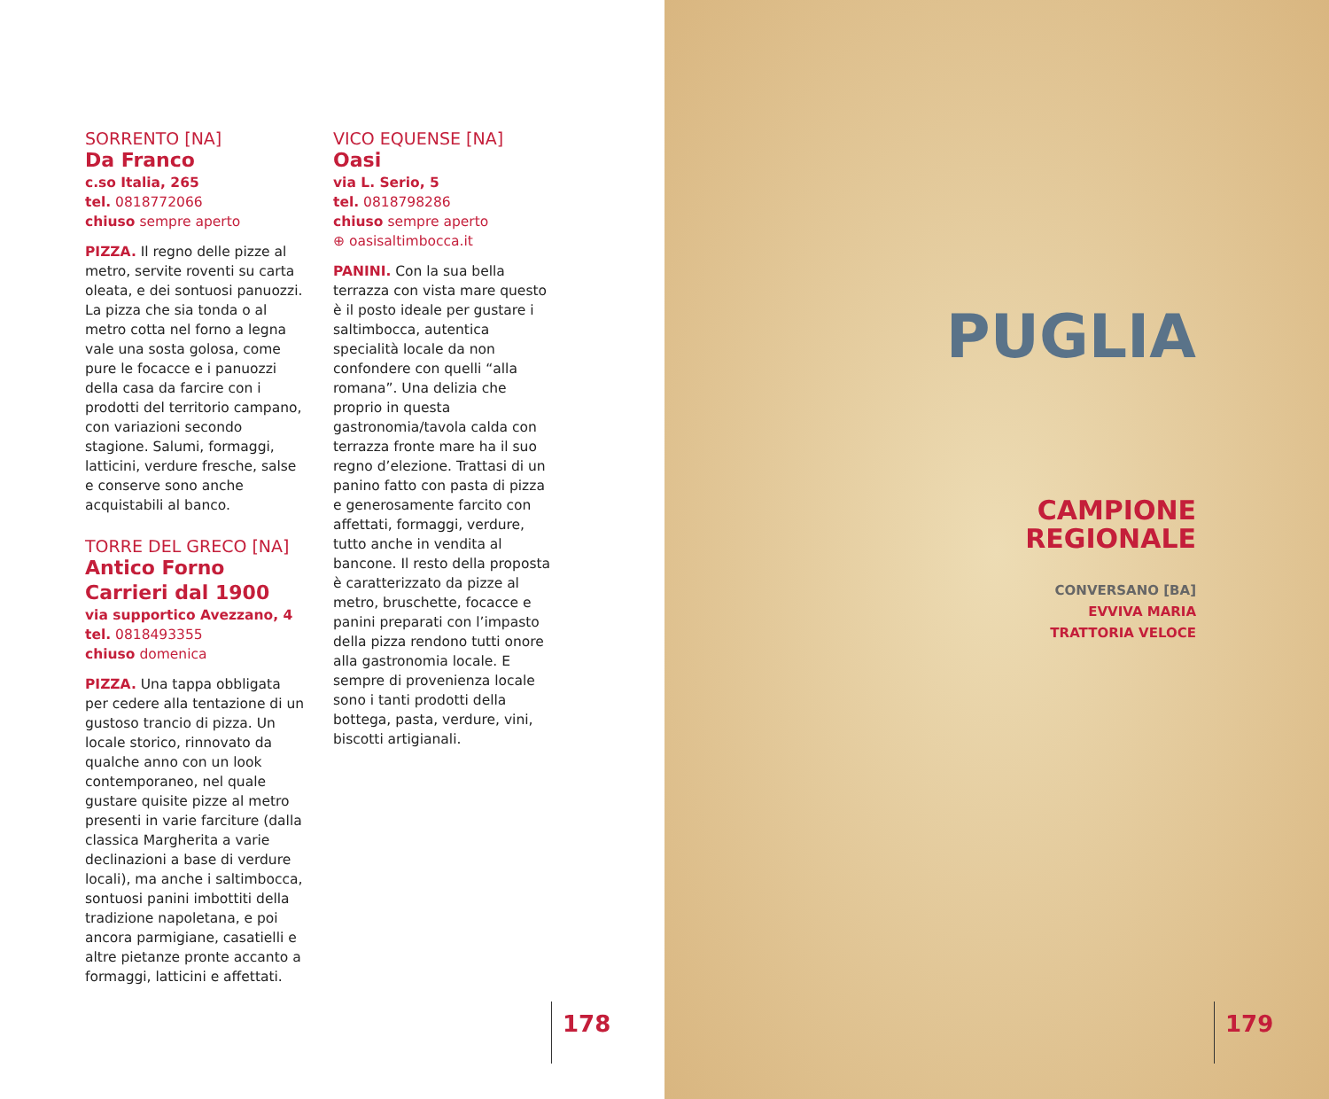SORRENTO [NA]
Da Franco
c.so Italia, 265
tel. 0818772066
chiuso sempre aperto
PIZZA. Il regno delle pizze al metro, servite roventi su carta oleata, e dei sontuosi panuozzi. La pizza che sia tonda o al metro cotta nel forno a legna vale una sosta golosa, come pure le focacce e i panuozzi della casa da farcire con i prodotti del territorio campano, con variazioni secondo stagione. Salumi, formaggi, latticini, verdure fresche, salse e conserve sono anche acquistabili al banco.
TORRE DEL GRECO [NA]
Antico Forno Carrieri dal 1900
via supportico Avezzano, 4
tel. 0818493355
chiuso domenica
PIZZA. Una tappa obbligata per cedere alla tentazione di un gustoso trancio di pizza. Un locale storico, rinnovato da qualche anno con un look contemporaneo, nel quale gustare quisite pizze al metro presenti in varie farciture (dalla classica Margherita a varie declinazioni a base di verdure locali), ma anche i saltimbocca, sontuosi panini imbottiti della tradizione napoletana, e poi ancora parmigiane, casatielli e altre pietanze pronte accanto a formaggi, latticini e affettati.
VICO EQUENSE [NA]
Oasi
via L. Serio, 5
tel. 0818798286
chiuso sempre aperto
⊕ oasisaltimbocca.it
PANINI. Con la sua bella terrazza con vista mare questo è il posto ideale per gustare i saltimbocca, autentica specialità locale da non confondere con quelli “alla romana”. Una delizia che proprio in questa gastronomia/tavola calda con terrazza fronte mare ha il suo regno d’elezione. Trattasi di un panino fatto con pasta di pizza e generosamente farcito con affettati, formaggi, verdure, tutto anche in vendita al bancone. Il resto della proposta è caratterizzato da pizze al metro, bruschette, focacce e panini preparati con l’impasto della pizza rendono tutti onore alla gastronomia locale. E sempre di provenienza locale sono i tanti prodotti della bottega, pasta, verdure, vini, biscotti artigianali.
178
PUGLIA
CAMPIONE
REGIONALE
CONVERSANO [BA]
EVVIVA MARIA
TRATTORIA VELOCE
179